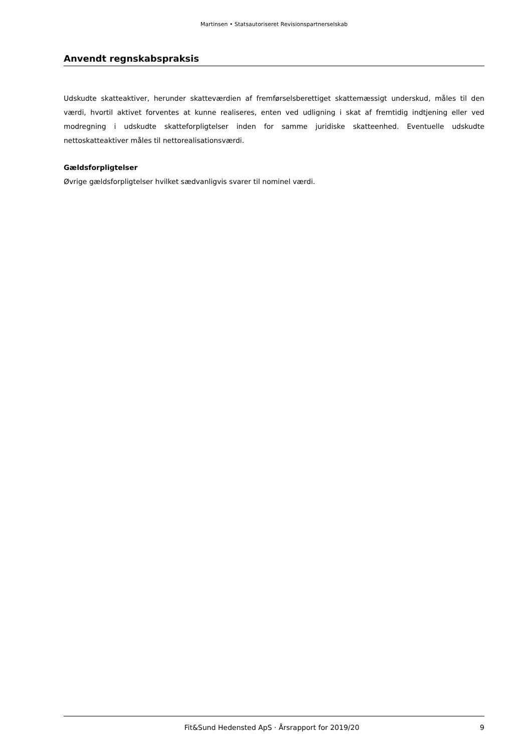Martinsen • Statsautoriseret Revisionspartnerselskab
Anvendt regnskabspraksis
Udskudte skatteaktiver, herunder skatteværdien af fremførselsberettiget skattemæssigt underskud, måles til den værdi, hvortil aktivet forventes at kunne realiseres, enten ved udligning i skat af fremtidig indtjening eller ved modregning i udskudte skatteforpligtelser inden for samme juridiske skatteenhed. Eventuelle udskudte nettoskatteaktiver måles til nettorealisationsværdi.
Gældsforpligtelser
Øvrige gældsforpligtelser hvilket sædvanligvis svarer til nominel værdi.
Fit&Sund Hedensted ApS · Årsrapport for 2019/20 9